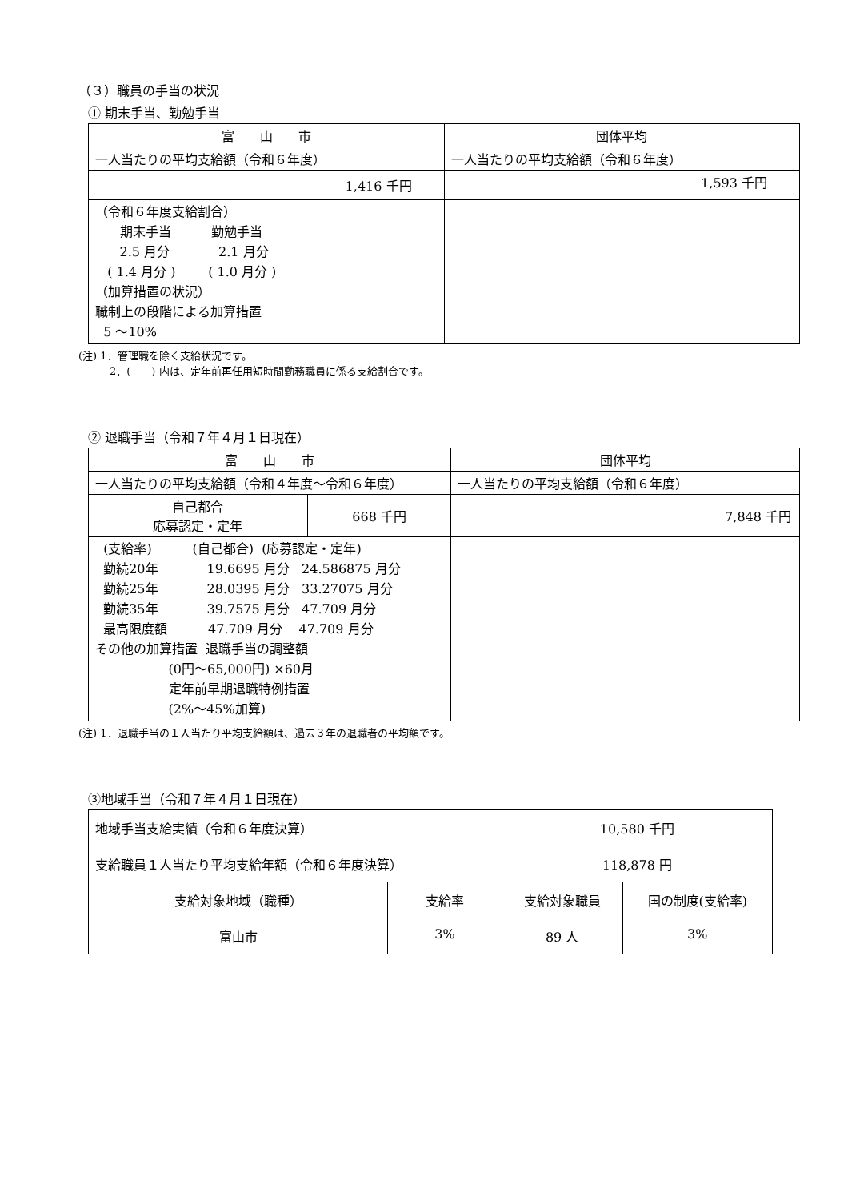（３）職員の手当の状況
① 期末手当、勤勉手当
| 富 山 市 | 団体平均 |
| --- | --- |
| 一人当たりの平均支給額（令和６年度） | 一人当たりの平均支給額（令和６年度） |
| 1,416 千円 | 1,593 千円 |
| （令和６年度支給割合） 期末手当 勤勉手当 2.5 月分 2.1 月分 ( 1.4 月分 ) ( 1.0 月分 ) （加算措置の状況） 職制上の段階による加算措置 5 ～10% | |
(注) 1．管理職を除く支給状況です。
　　　2．(　　) 内は、定年前再任用短時間勤務職員に係る支給割合です。
② 退職手当（令和７年４月１日現在）
| 富 山 市 | | 団体平均 |
| --- | --- | --- |
| 一人当たりの平均支給額（令和４年度～令和６年度） | | 一人当たりの平均支給額（令和６年度） |
| 自己都合 応募認定・定年 | 668 千円 | 7,848 千円 |
| (支給率) (自己都合) (応募認定・定年) 勤続20年 19.6695 月分 24.586875 月分 勤続25年 28.0395 月分 33.27075 月分 勤続35年 39.7575 月分 47.709 月分 最高限度額 47.709 月分 47.709 月分 その他の加算措置 退職手当の調整額 (0円～65,000円) ×60月 定年前早期退職特例措置 (2%～45%加算) | | |
(注) 1．退職手当の１人当たり平均支給額は、過去３年の退職者の平均額です。
③地域手当（令和７年４月１日現在）
| 地域手当支給実績（令和６年度決算） | | 10,580 千円 | |
| 支給職員１人当たり平均支給年額（令和６年度決算） | | 118,878 円 | |
| 支給対象地域（職種） | 支給率 | 支給対象職員 | 国の制度(支給率) |
| 富山市 | 3% | 89 人 | 3% |